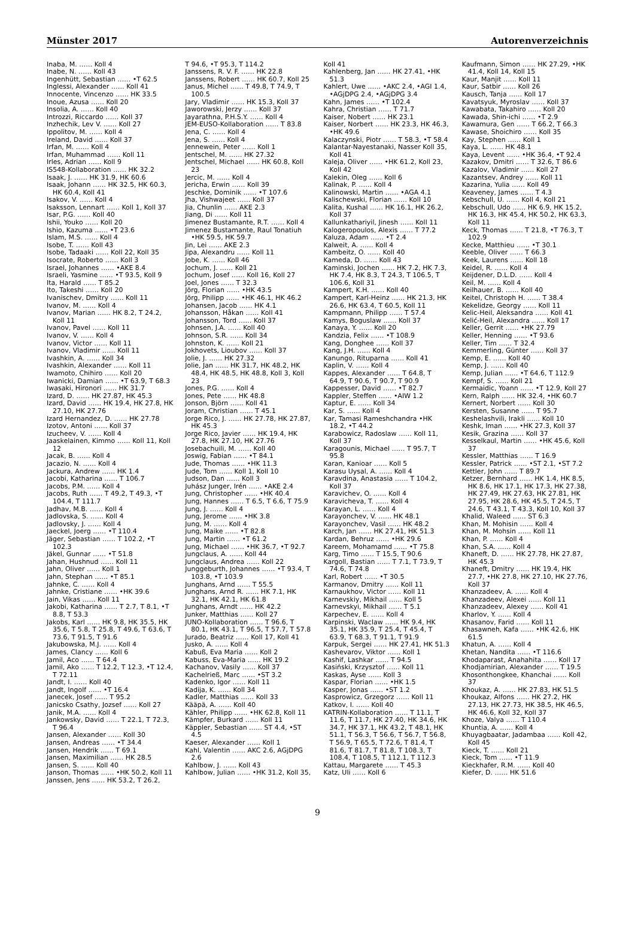Münster 2017 Autorenverzeichnis
Inaba, M. …… Koll 4
Inabe, N. …… Koll 43
Ingenhütt, Sebastian …… •T 62.5
Inglessi, Alexander …… Koll 41
Innocente, Vincenzo …… HK 33.5
Inoue, Azusa …… Koll 20
Insolia, A. …… Koll 40
Introzzi, Riccardo …… Koll 37
Inzhechik, Lev V. …… Koll 27
Ippolitov, M. …… Koll 4
Ireland, David …… Koll 37
Irfan, M. …… Koll 4
Irfan, Muhammad …… Koll 11
Irles, Adrian …… Koll 9
IS548-Kollaboration …… HK 32.2
Isaak, J. …… HK 31.9, HK 60.6
Isaak, Johann …… HK 32.5, HK 60.3, HK 60.4, Koll 41
Isakov, V. …… Koll 4
Isaksson, Lennart …… Koll 1, Koll 37
Isar, P.G. …… Koll 40
Ishii, Youko …… Koll 20
Ishio, Kazuma …… •T 23.6
Islam, M.S. …… Koll 4
Isobe, T. …… Koll 43
Isobe, Tadaaki …… Koll 22, Koll 35
Isocrate, Roberto …… Koll 3
Israel, Johannes …… •AKE 8.4
Israeli, Yasmine …… •T 93.5, Koll 9
Ita, Harald …… T 85.2
Ito, Takeshi …… Koll 20
Ivanischev, Dmitry …… Koll 11
Ivanov, M. …… Koll 4
Ivanov, Marian …… HK 8.2, T 24.2, Koll 11
Ivanov, Pavel …… Koll 11
Ivanov, V. …… Koll 4
Ivanov, Victor …… Koll 11
Ivanov, Vladimir …… Koll 11
Ivashkin, A. …… Koll 34
Ivashkin, Alexander …… Koll 11
Iwamoto, Chihiro …… Koll 20
Iwanicki, Damian …… •T 63.9, T 68.3
Iwasaki, Hironori …… HK 31.7
Izard, D. …… HK 27.87, HK 45.3
Izard, David …… HK 19.4, HK 27.8, HK 27.10, HK 27.76
Izard Hernandez, D. …… HK 27.78
Izotov, Antoni …… Koll 37
Izucheev, V. …… Koll 4
Jaaskelainen, Kimmo …… Koll 11, Koll 12
Jacak, B. …… Koll 4
Jacazio, N. …… Koll 4
Jackura, Andrew …… HK 1.4
Jacobi, Katharina …… T 106.7
Jacobs, P.M. …… Koll 4
Jacobs, Ruth …… T 49.2, T 49.3, •T 104.4, T 111.7
Jadhav, M.B. …… Koll 4
Jadlovska, S. …… Koll 4
Jadlovsky, J. …… Koll 4
Jaeckel, Joerg …… •T 110.4
Jäger, Sebastian …… T 102.2, •T 102.3
Jäkel, Gunnar …… •T 51.8
Jahan, Hushnud …… Koll 11
Jahn, Oliver …… Koll 1
Jahn, Stephan …… •T 85.1
Jahnke, C. …… Koll 4
Jahnke, Cristiane …… •HK 39.6
Jain, Vikas …… Koll 11
Jakobi, Katharina …… T 2.7, T 8.1, •T 8.8, T 53.3
Jakobs, Karl …… HK 9.8, HK 35.5, HK 35.6, T 5.8, T 25.8, T 49.6, T 63.6, T 73.6, T 91.5, T 91.6
Jakubowska, M.J. …… Koll 4
James, Clancy …… Koll 6
Jamil, Aco …… T 64.4
Jamil, Ako …… T 12.2, T 12.3, •T 12.4, T 72.11
Jandt, I. …… Koll 40
Jandt, Ingolf …… •T 16.4
Janecek, Josef …… T 95.2
Janicsko Csathy, Jozsef …… Koll 27
Janik, M.A. …… Koll 4
Jankowsky, David …… T 22.1, T 72.3, T 96.4
Jansen, Alexander …… Koll 30
Jansen, Andreas …… •T 34.4
Jansen, Hendrik …… T 69.1
Jansen, Maximilian …… HK 28.5
Jansen, S. …… Koll 40
Janson, Thomas …… •HK 50.2, Koll 11
Janssen, Jens …… HK 53.2, T 26.2,
T 94.6, •T 95.3, T 114.2
Janssens, R. V. F. …… HK 22.8
Janssens, Robert …… HK 60.7, Koll 25
Janus, Michel …… T 49.8, T 74.9, T 100.5
Jary, Vladimir …… HK 15.3, Koll 37
Jaworowski, Jerzy …… Koll 37
Jayarathna, P.H.S.Y. …… Koll 4
JEM-EUSO-Kollaboration …… T 83.8
Jena, C. …… Koll 4
Jena, S. …… Koll 4
Jennewein, Peter …… Koll 1
Jentschel, M. …… HK 27.32
Jentschel, Michael …… HK 60.8, Koll 23
Jercic, M. …… Koll 4
Jericha, Erwin …… Koll 39
Jeschke, Dominik …… •T 107.6
Jha, Vishwajeet …… Koll 37
Jia, Chunlin …… AKE 2.3
Jiang, Di …… Koll 11
Jimenez Bustamante, R.T. …… Koll 4
Jimenez Bustamante, Raul Tonatiuh •HK 59.5, HK 59.7
Jin, Lei …… AKE 2.3
Jipa, Alexandru …… Koll 11
Jobe, K. …… Koll 46
Jochum, J. …… Koll 21
Jochum, Josef …… Koll 16, Koll 27
Joel, Jones …… T 32.3
Jörg, Florian …… •HK 43.5
Jörg, Philipp …… •HK 46.1, HK 46.2
Johansen, Jacob …… HK 4.1
Johansson, Håkan …… Koll 41
Johansson, Tord …… Koll 37
Johnsen, J.A. …… Koll 40
Johnson, S.R. …… Koll 34
Johnston, K. …… Koll 21
Jokhovets, Lioubov …… Koll 37
Jolie, J. …… HK 27.32
Jolie, Jan …… HK 31.7, HK 48.2, HK 48.4, HK 48.5, HK 48.8, Koll 3, Koll 23
Jones, P.G. …… Koll 4
Jones, Pete …… HK 48.8
Jonson, Björn …… Koll 41
Joram, Christian …… T 45.1
Jorge Rico, J. …… HK 27.78, HK 27.87, HK 45.3
Jorge Rico, Javier …… HK 19.4, HK 27.8, HK 27.10, HK 27.76
Josebachuili, M. …… Koll 40
Joswig, Fabian …… •T 84.1
Jude, Thomas …… •HK 11.3
Jude, Tom …… Koll 1, Koll 10
Judson, Dan …… Koll 3
Juhász Junger, Irén …… •AKE 2.4
Jung, Christopher …… •HK 40.4
Jung, Hannes …… T 6.5, T 6.6, T 75.9
Jung, J. …… Koll 4
Jung, Jerome …… •HK 3.8
Jung, M. …… Koll 4
Jung, Maike …… •T 82.8
Jung, Martin …… •T 61.2
Jung, Michael …… •HK 36.7, •T 92.7
Jungclaus, A. …… Koll 44
Jungclaus, Andrea …… Koll 22
Junggeburth, Johannes …… •T 93.4, T 103.8, •T 103.9
Junghans, Arnd …… T 55.5
Junghans, Arnd R. …… HK 7.1, HK 32.1, HK 42.1, HK 61.8
Junghans, Arndt …… HK 42.2
Junker, Matthias …… Koll 27
JUNO-Kollaboration …… T 96.6, T 80.1, HK 43.1, T 96.5, T 57.7, T 57.8
Jurado, Beatriz …… Koll 17, Koll 41
Jusko, A. …… Koll 4
Kabuß, Eva Maria …… Koll 2
Kabuss, Eva-Maria …… HK 19.2
Kachanov, Vasily …… Koll 37
Kachelrieß, Marc …… •ST 3.2
Kadenko, Igor …… Koll 11
Kadija, K. …… Koll 34
Kadler, Matthias …… Koll 33
Kääpä, A. …… Koll 40
Kähler, Philipp …… •HK 62.8, Koll 11
Kämpfer, Burkard …… Koll 11
Käppler, Sebastian …… ST 4.4, •ST 4.5
Kaeser, Alexander …… Koll 1
Kahl, Valentin …… AKC 2.6, AGjDPG 2.6
Kahlbow, J. …… Koll 43
Kahlbow, Julian …… •HK 31.2, Koll 35,
Koll 41
Kahlenberg, Jan …… HK 27.41, •HK 51.3
Kahlert, Uwe …… •AKC 2.4, •AGI 1.4, •AGjDPG 2.4, •AGjDPG 3.4
Kahn, James …… •T 102.4
Kahra, Christian …… T 71.7
Kaiser, Nobert …… HK 23.1
Kaiser, Norbert …… HK 23.3, HK 46.3, •HK 49.6
Kalaczynski, Piotr …… T 58.3, •T 58.4
Kalantar-Nayestanaki, Nasser Koll 35, Koll 41
Kaleja, Oliver …… •HK 61.2, Koll 23, Koll 42
Kalekin, Oleg …… Koll 6
Kalinak, P. …… Koll 4
Kalinowski, Martin …… •AGA 4.1
Kalischewski, Florian …… Koll 10
Kalita, Kushal …… HK 16.1, HK 26.2, Koll 37
Kallunkathariyil, Jinesh …… Koll 11
Kalogeropoulos, Alexis …… T 77.2
Kaluza, Adam …… •T 2.4
Kalweit, A. …… Koll 4
Kambeitz, O. …… Koll 40
Kameda, D. …… Koll 43
Kaminski, Jochen …… HK 7.2, HK 7.3, HK 7.4, HK 8.3, T 24.3, T 106.5, T 106.6, Koll 31
Kampert, K.H. …… Koll 40
Kampert, Karl-Heinz …… HK 21.3, HK 26.6, HK 63.4, T 60.5, Koll 11
Kampmann, Philipp …… T 57.4
Kamys, Boguslaw …… Koll 37
Kanaya, Y. …… Koll 20
Kandzia, Felix …… •T 108.9
Kang, Donghee …… Koll 37
Kang, J.H. …… Koll 4
Kanungo, Rituparna …… Koll 41
Kaplin, V. …… Koll 4
Kappes, Alexander …… T 64.8, T 64.9, T 90.6, T 90.7, T 90.9
Kappesser, David …… •T 82.7
Kappler, Steffen …… •AIW 1.2
Kaptur, E. …… Koll 34
Kar, S. …… Koll 4
Kar, Tamasi Rameshchandra •HK 18.2, •T 44.2
Karabowicz, Radoslaw …… Koll 11, Koll 37
Karagounis, Michael …… T 95.7, T 95.8
Karan, Kanioar …… Koll 5
Karasu Uysal, A. …… Koll 4
Karavdina, Anastasia …… T 104.2, Koll 37
Karavichev, O. …… Koll 4
Karavicheva, T. …… Koll 4
Karayan, L. …… Koll 4
Karayonchev, V. …… HK 48.1
Karayonchev, Vasil …… HK 48.2
Karch, Jan …… HK 27.41, HK 51.3
Kardan, Behruz …… •HK 29.6
Kareem, Mohamamd …… •T 75.8
Karg, Timo …… T 15.5, T 90.6
Kargoll, Bastian …… T 7.1, T 73.9, T 74.6, T 74.8
Karl, Robert …… •T 30.5
Karmanov, Dmitry …… Koll 11
Karnaukhov, Victor …… Koll 11
Karnevskiy, Mikhail …… Koll 5
Karnevskyi, Mikhail …… T 5.1
Karpechev, E. …… Koll 4
Karpinski, Waclaw …… HK 9.4, HK 35.1, HK 35.9, T 25.4, T 45.4, T 63.9, T 68.3, T 91.1, T 91.9
Karpuk, Sergei …… HK 27.41, HK 51.3
Kashevarov, Viktor …… Koll 1
Kashif, Lashkar …… T 94.5
Kasiński, Krzysztof …… Koll 11
Kaskas, Ayse …… Koll 3
Kaspar, Florian …… •HK 1.5
Kasper, Jonas …… •ST 1.2
Kasprowicz, Grzegorz …… Koll 11
Katkov, I. …… Koll 40
KATRIN-Kollaboration …… T 11.1, T 11.6, T 11.7, HK 27.40, HK 34.6, HK 34.7, HK 37.1, HK 43.2, T 48.1, HK 51.1, T 56.3, T 56.6, T 56.7, T 56.8, T 56.9, T 65.5, T 72.6, T 81.4, T 81.6, T 81.7, T 81.8, T 108.3, T 108.4, T 108.5, T 112.1, T 112.3
Kattau, Margarete …… T 45.3
Katz, Uli …… Koll 6
Kaufmann, Simon …… HK 27.29, •HK 41.4, Koll 14, Koll 15
Kaur, Manjit …… Koll 11
Kaur, Satbir …… Koll 26
Kausch, Tanja …… Koll 17
Kavatsyuk, Myroslav …… Koll 37
Kawabata, Takahiro …… Koll 20
Kawada, Shin-ichi …… •T 2.9
Kawamura, Gen …… T 66.2, T 66.3
Kawase, Shoichiro …… Koll 35
Kay, Stephen …… Koll 1
Kaya, L. …… HK 48.1
Kaya, Levent …… •HK 36.4, •T 92.4
Kazakov, Dmitri …… T 32.6, T 86.6
Kazalov, Vladimir …… Koll 27
Kazantsev, Andrey …… Koll 11
Kazarina, Yulia …… Koll 49
Keaveney, James …… T 4.3
Kebschull, U. …… Koll 4, Koll 21
Kebschull, Udo …… HK 6.9, HK 15.2, HK 16.3, HK 45.4, HK 50.2, HK 63.3, Koll 11
Keck, Thomas …… T 21.8, •T 76.3, T 102.9
Kecke, Matthieu …… •T 30.1
Keeble, Oliver …… T 66.3
Keek, Laurens …… Koll 18
Keidel, R. …… Koll 4
Keijdener, D.L.D. …… Koll 4
Keil, M. …… Koll 4
Keilhauer, B. …… Koll 40
Keitel, Christoph H. …… T 38.4
Kekelidze, Georgy …… Koll 11
Kelic-Heil, Aleksandra …… Koll 41
Kelić-Heil, Alexandra …… Koll 17
Keller, Gerrit …… •HK 27.79
Keller, Henning …… •T 93.6
Keller, Tim …… T 32.4
Kemmerling, Günter …… Koll 37
Kemp, E. …… Koll 40
Kemp, J. …… Koll 40
Kemp, Julian …… •T 64.6, T 112.9
Kempf, S. …… Koll 21
Kermaidic, Yoann …… •T 12.9, Koll 27
Kern, Ralph …… HK 32.4, •HK 60.7
Kernert, Norbert …… Koll 30
Kersten, Susanne …… T 95.7
Keshelashvili, Irakli …… Koll 10
Keshk, Iman …… •HK 27.3, Koll 37
Kesik, Grazina …… Koll 37
Kesselkaul, Martin …… •HK 45.6, Koll 37
Kessler, Matthias …… T 16.9
Kessler, Patrick …… •ST 2.1, •ST 7.2
Kettler, John …… T 89.7
Ketzer, Bernhard …… HK 1.4, HK 8.5, HK 8.6, HK 17.1, HK 17.3, HK 27.38, HK 27.49, HK 27.63, HK 27.81, HK 27.95, HK 28.6, HK 45.5, T 24.5, T 24.6, T 43.1, T 43.3, Koll 10, Koll 37
Khalid, Waleed …… ST 6.3
Khan, M. Mohisin …… Koll 4
Khan, M. Mohsin …… Koll 11
Khan, P. …… Koll 4
Khan, S.A. …… Koll 4
Khaneft, D. …… HK 27.78, HK 27.87, HK 45.3
Khaneft, Dmitry …… HK 19.4, HK 27.7, •HK 27.8, HK 27.10, HK 27.76, Koll 37
Khanzadeev, A. …… Koll 4
Khanzadeev, Alexei …… Koll 11
Khanzadeev, Alexey …… Koll 41
Kharlov, Y. …… Koll 4
Khasanov, Farid …… Koll 11
Khasawneh, Kafa …… •HK 42.6, HK 61.5
Khatun, A. …… Koll 4
Khetan, Nandita …… •T 116.6
Khodaparast, Anahahita …… Koll 17
Khodjamirian, Alexander …… T 19.5
Khosonthongkee, Khanchai …… Koll 37
Khoukaz, A. …… HK 27.83, HK 51.5
Khoukaz, Alfons …… HK 27.2, HK 27.13, HK 27.73, HK 38.5, HK 46.5, HK 46.6, Koll 32, Koll 37
Khoze, Valya …… T 110.4
Khuntia, A. …… Koll 4
Khuyagbaatar, Jadambaa …… Koll 42, Koll 45
Kieck, T. …… Koll 21
Kieck, Tom …… •T 11.9
Kieckhafer, R.M. …… Koll 40
Kiefer, D. …… HK 51.6
9